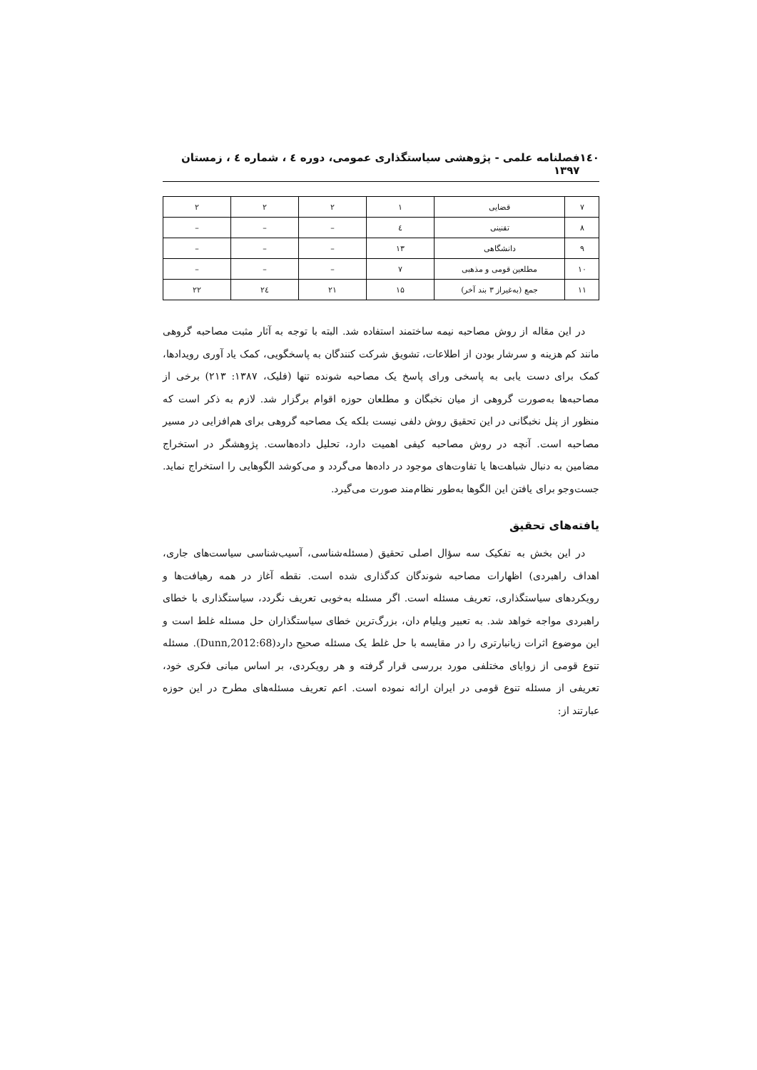۱٤۰ فصلنامه علمی - پژوهشی سیاستگذاری عمومی، دوره ٤ ، شماره ٤ ، زمستان ۱۳۹۷
| ۷ | قضایی | ۱ | ۲ | ۲ | ۲ |
| ۸ | تقنینی | ٤ | – | – | – |
| ۹ | دانشگاهی | ۱۳ | – | – | – |
| ۱۰ | مطلعین قومی و مذهبی | ۷ | – | – | – |
| ۱۱ | جمع (به‌غیراز ۳ بند آخر) | ۱۵ | ۲۱ | ۲٤ | ۲۲ |
در این مقاله از روش مصاحبه نیمه ساختمند استفاده شد. البته با توجه به آثار مثبت مصاحبه گروهی مانند کم هزینه و سرشار بودن از اطلاعات، تشویق شرکت کنندگان به پاسخگویی، کمک یاد آوری رویدادها، کمک برای دست یابی به پاسخی ورای پاسخ یک مصاحبه شونده تنها (فلیک، ۱۳۸۷: ۲۱۳) برخی از مصاحبه‌ها به‌صورت گروهی از میان نخبگان و مطلعان حوزه اقوام برگزار شد. لازم به ذکر است که منظور از پنل نخبگانی در این تحقیق روش دلفی نیست بلکه یک مصاحبه گروهی برای هم‌افزایی در مسیر مصاحبه است. آنچه در روش مصاحبه کیفی اهمیت دارد، تحلیل داده‌هاست. پژوهشگر در استخراج مضامین به دنبال شباهت‌ها یا تفاوت‌های موجود در داده‌ها می‌گردد و می‌کوشد الگوهایی را استخراج نماید. جست‌وجو برای یافتن این الگوها به‌طور نظام‌مند صورت می‌گیرد.
یافته‌های تحقیق
در این بخش به تفکیک سه سؤال اصلی تحقیق (مسئله‌شناسی، آسیب‌شناسی سیاست‌های جاری، اهداف راهبردی) اظهارات مصاحبه شوندگان کدگذاری شده است. نقطه آغاز در همه رهیافت‌ها و رویکردهای سیاستگذاری، تعریف مسئله است. اگر مسئله به‌خوبی تعریف نگردد، سیاستگذاری با خطای راهبردی مواجه خواهد شد. به تعبیر ویلیام دان، بزرگ‌ترین خطای سیاستگذاران حل مسئله غلط است و این موضوع اثرات زیانبارتری را در مقایسه با حل غلط یک مسئله صحیح دارد(Dunn,2012:68). مسئله تنوع قومی از زوایای مختلفی مورد بررسی قرار گرفته و هر رویکردی، بر اساس مبانی فکری خود، تعریفی از مسئله تنوع قومی در ایران ارائه نموده است. اعم تعریف مسئله‌های مطرح در این حوزه عبارتند از: